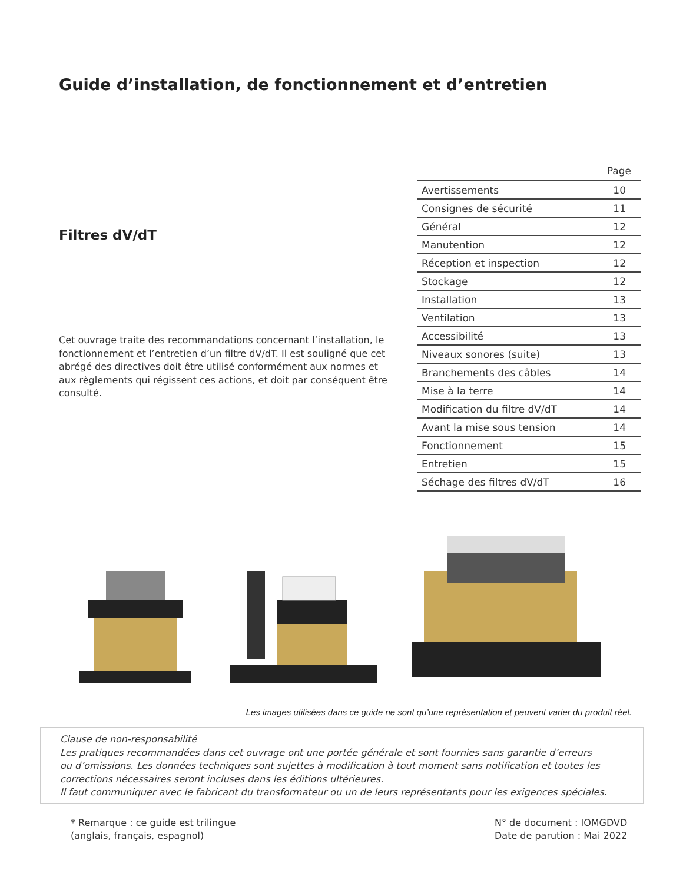Guide d’installation, de fonctionnement et d’entretien
Filtres dV/dT
Cet ouvrage traite des recommandations concernant l’installation, le fonctionnement et l’entretien d’un filtre dV/dT. Il est souligné que cet abrégé des directives doit être utilisé conformément aux normes et aux règlements qui régissent ces actions, et doit par conséquent être consulté.
| | Page |
| --- | --- |
| Avertissements | 10 |
| Consignes de sécurité | 11 |
| Général | 12 |
| Manutention | 12 |
| Réception et inspection | 12 |
| Stockage | 12 |
| Installation | 13 |
| Ventilation | 13 |
| Accessibilité | 13 |
| Niveaux sonores (suite) | 13 |
| Branchements des câbles | 14 |
| Mise à la terre | 14 |
| Modification du filtre dV/dT | 14 |
| Avant la mise sous tension | 14 |
| Fonctionnement | 15 |
| Entretien | 15 |
| Séchage des filtres dV/dT | 16 |
Les images utilisées dans ce guide ne sont qu’une représentation et peuvent varier du produit réel.
Clause de non-responsabilité
Les pratiques recommandées dans cet ouvrage ont une portée générale et sont fournies sans garantie d’erreurs
ou d’omissions. Les données techniques sont sujettes à modification à tout moment sans notification et toutes les
corrections nécessaires seront incluses dans les éditions ultérieures.
Il faut communiquer avec le fabricant du transformateur ou un de leurs représentants pour les exigences spéciales.
* Remarque : ce guide est trilingue
(anglais, français, espagnol)
N° de document : IOMGDVD
Date de parution : Mai 2022